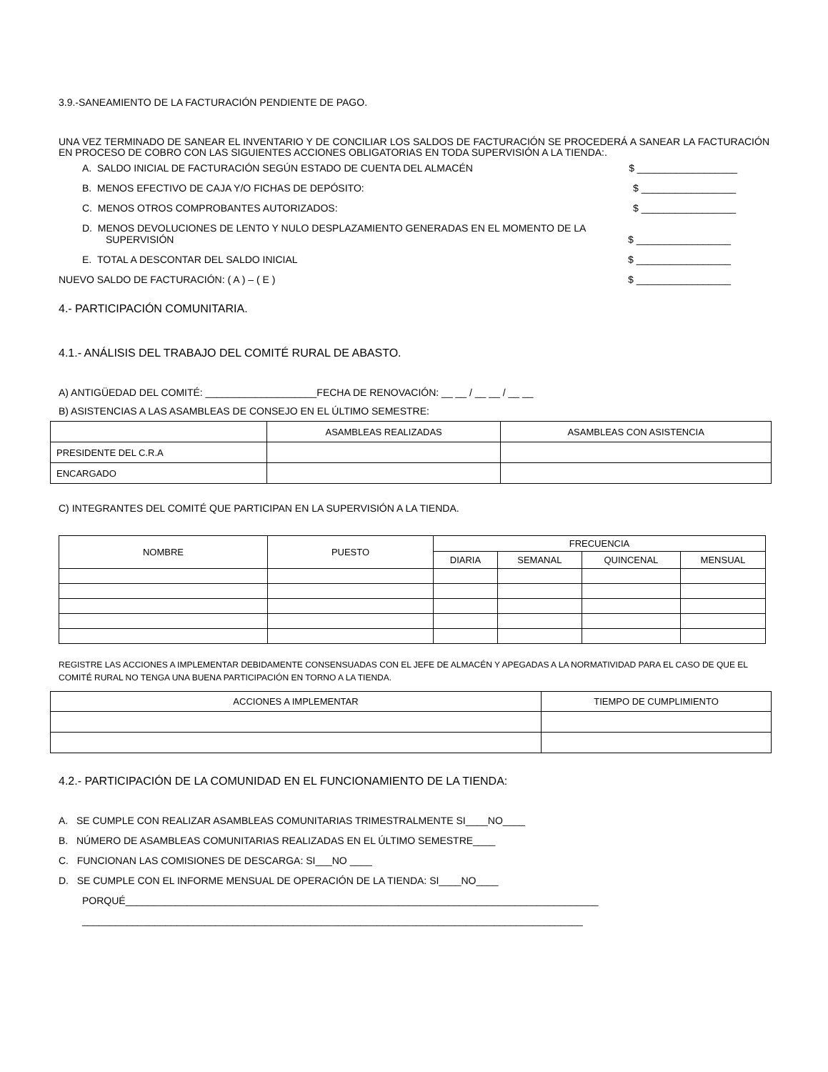3.9.-SANEAMIENTO DE LA FACTURACIÓN PENDIENTE DE PAGO.
UNA VEZ TERMINADO DE SANEAR EL INVENTARIO Y DE CONCILIAR LOS SALDOS DE FACTURACIÓN SE PROCEDERÁ A SANEAR LA FACTURACIÓN EN PROCESO DE COBRO CON LAS SIGUIENTES ACCIONES OBLIGATORIAS EN TODA SUPERVISIÓN A LA TIENDA:.
A. SALDO INICIAL DE FACTURACIÓN SEGÚN ESTADO DE CUENTA DEL ALMACÉN $ __________________
B. MENOS EFECTIVO DE CAJA Y/O FICHAS DE DEPÓSITO: $ _________________
C. MENOS OTROS COMPROBANTES AUTORIZADOS: $ _________________
D. MENOS DEVOLUCIONES DE LENTO Y NULO DESPLAZAMIENTO GENERADAS EN EL MOMENTO DE LA
SUPERVISIÓN $ _________________
E. TOTAL A DESCONTAR DEL SALDO INICIAL $ _________________
NUEVO SALDO DE FACTURACIÓN: ( A ) – ( E ) $ _________________
4.- PARTICIPACIÓN COMUNITARIA.
4.1.- ANÁLISIS DEL TRABAJO DEL COMITÉ RURAL DE ABASTO.
A) ANTIGÜEDAD DEL COMITÉ: ____________________FECHA DE RENOVACIÓN: __ __ / __ __ / __ __
B) ASISTENCIAS A LAS ASAMBLEAS DE CONSEJO EN EL ÚLTIMO SEMESTRE:
| | ASAMBLEAS REALIZADAS | ASAMBLEAS CON ASISTENCIA |
| --- | --- | --- |
| PRESIDENTE DEL C.R.A | | |
| ENCARGADO | | |
C) INTEGRANTES DEL COMITÉ QUE PARTICIPAN EN LA SUPERVISIÓN A LA TIENDA.
| NOMBRE | PUESTO | FRECUENCIA | | | |
| --- | --- | --- | --- | --- | --- |
| | | DIARIA | SEMANAL | QUINCENAL | MENSUAL |
REGISTRE LAS ACCIONES A IMPLEMENTAR DEBIDAMENTE CONSENSUADAS CON EL JEFE DE ALMACÉN Y APEGADAS A LA NORMATIVIDAD PARA EL CASO DE QUE EL COMITÉ RURAL NO TENGA UNA BUENA PARTICIPACIÓN EN TORNO A LA TIENDA.
| ACCIONES A IMPLEMENTAR | TIEMPO DE CUMPLIMIENTO |
| --- | --- |
4.2.- PARTICIPACIÓN DE LA COMUNIDAD EN EL FUNCIONAMIENTO DE LA TIENDA:
A. SE CUMPLE CON REALIZAR ASAMBLEAS COMUNITARIAS TRIMESTRALMENTE SI____NO____
B. NÚMERO DE ASAMBLEAS COMUNITARIAS REALIZADAS EN EL ÚLTIMO SEMESTRE____
C. FUNCIONAN LAS COMISIONES DE DESCARGA: SI___NO ____
D. SE CUMPLE CON EL INFORME MENSUAL DE OPERACIÓN DE LA TIENDA: SI____NO____
PORQUÉ_____________________________________________________________________________________
__________________________________________________________________________________________